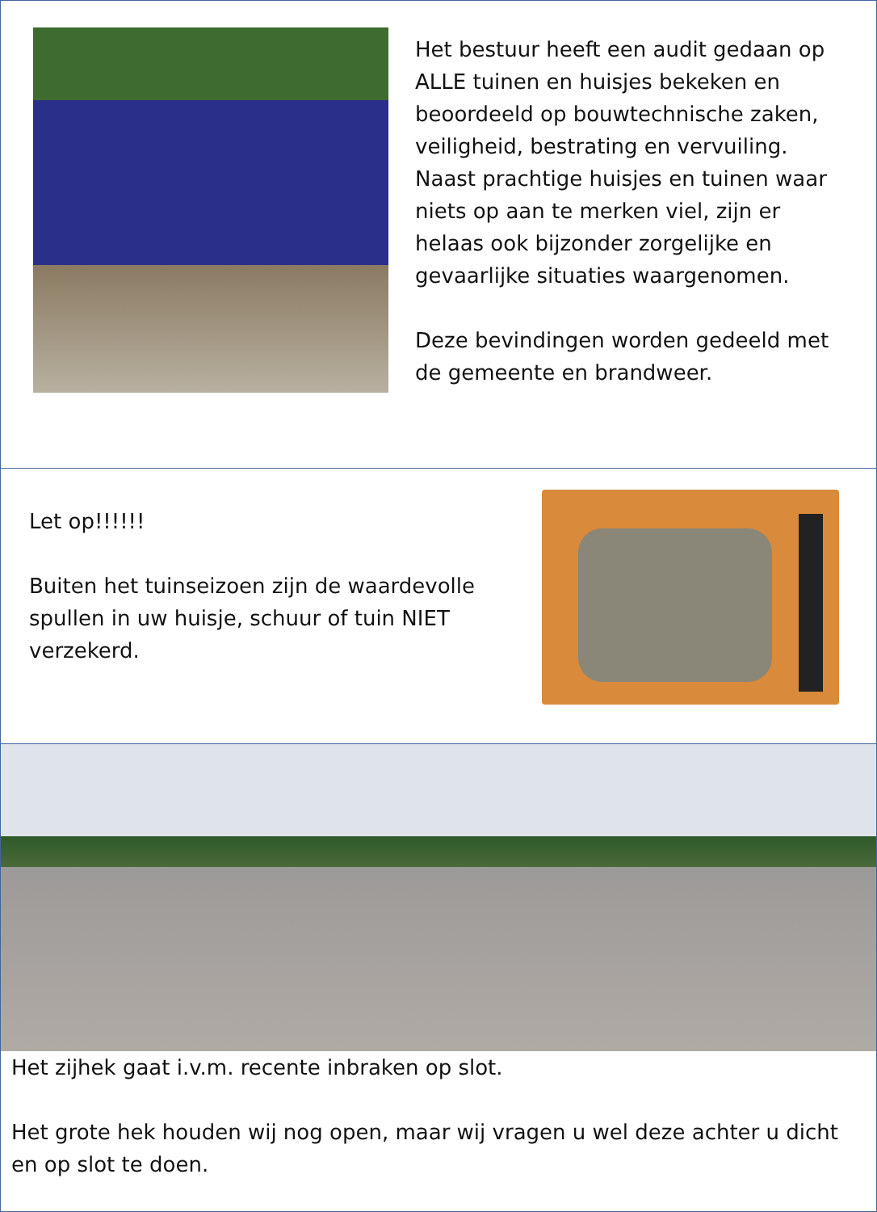Het bestuur heeft een audit gedaan op ALLE tuinen en huisjes bekeken en beoordeeld op bouwtechnische zaken, veiligheid, bestrating en vervuiling. Naast prachtige huisjes en tuinen waar niets op aan te merken viel, zijn er helaas ook bijzonder zorgelijke en gevaarlijke situaties waargenomen.
Deze bevindingen worden gedeeld met de gemeente en brandweer.
Let op!!!!!!
Buiten het tuinseizoen zijn de waardevolle spullen in uw huisje, schuur of tuin NIET verzekerd.
Het zijhek gaat i.v.m. recente inbraken op slot.
Het grote hek houden wij nog open, maar wij vragen u wel deze achter u dicht en op slot te doen.